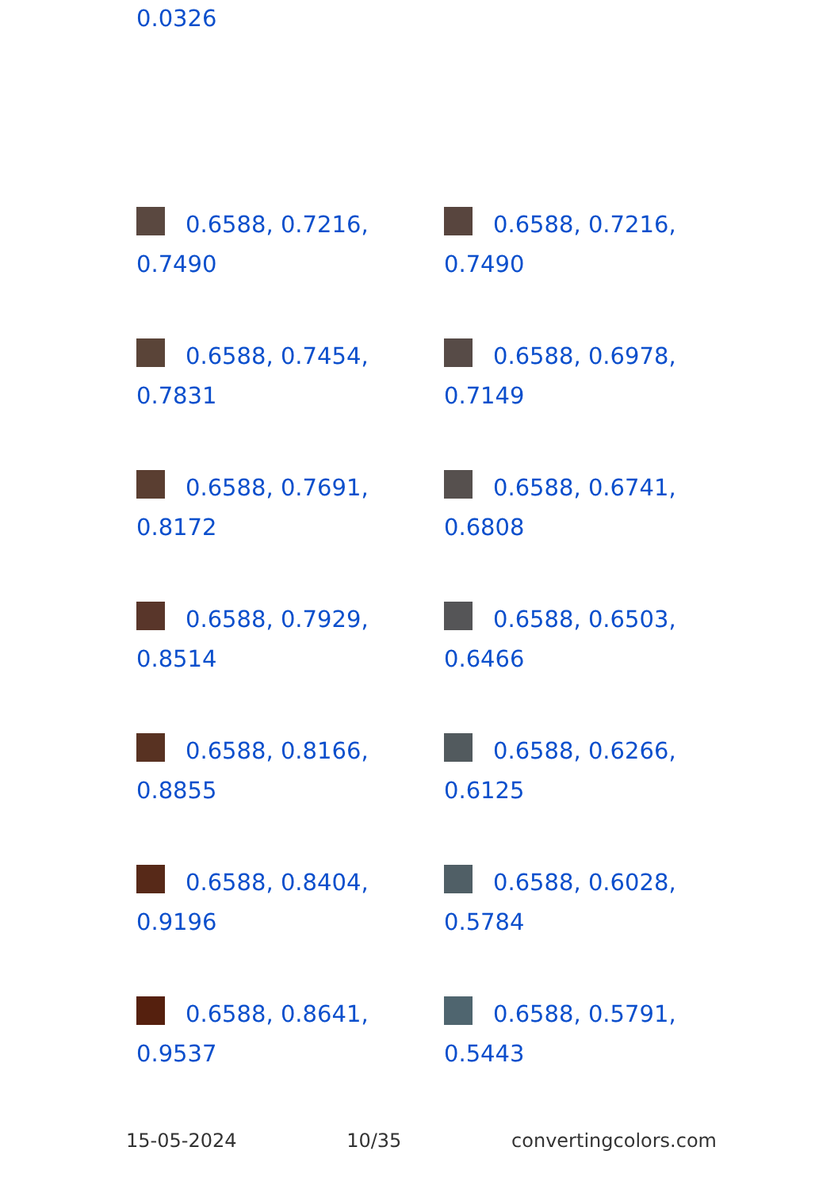0.0326
0.6588, 0.7216, 0.7490
0.6588, 0.7216, 0.7490
0.6588, 0.7454, 0.7831
0.6588, 0.6978, 0.7149
0.6588, 0.7691, 0.8172
0.6588, 0.6741, 0.6808
0.6588, 0.7929, 0.8514
0.6588, 0.6503, 0.6466
0.6588, 0.8166, 0.8855
0.6588, 0.6266, 0.6125
0.6588, 0.8404, 0.9196
0.6588, 0.6028, 0.5784
0.6588, 0.8641, 0.9537
0.6588, 0.5791, 0.5443
15-05-2024 10/35 convertingcolors.com